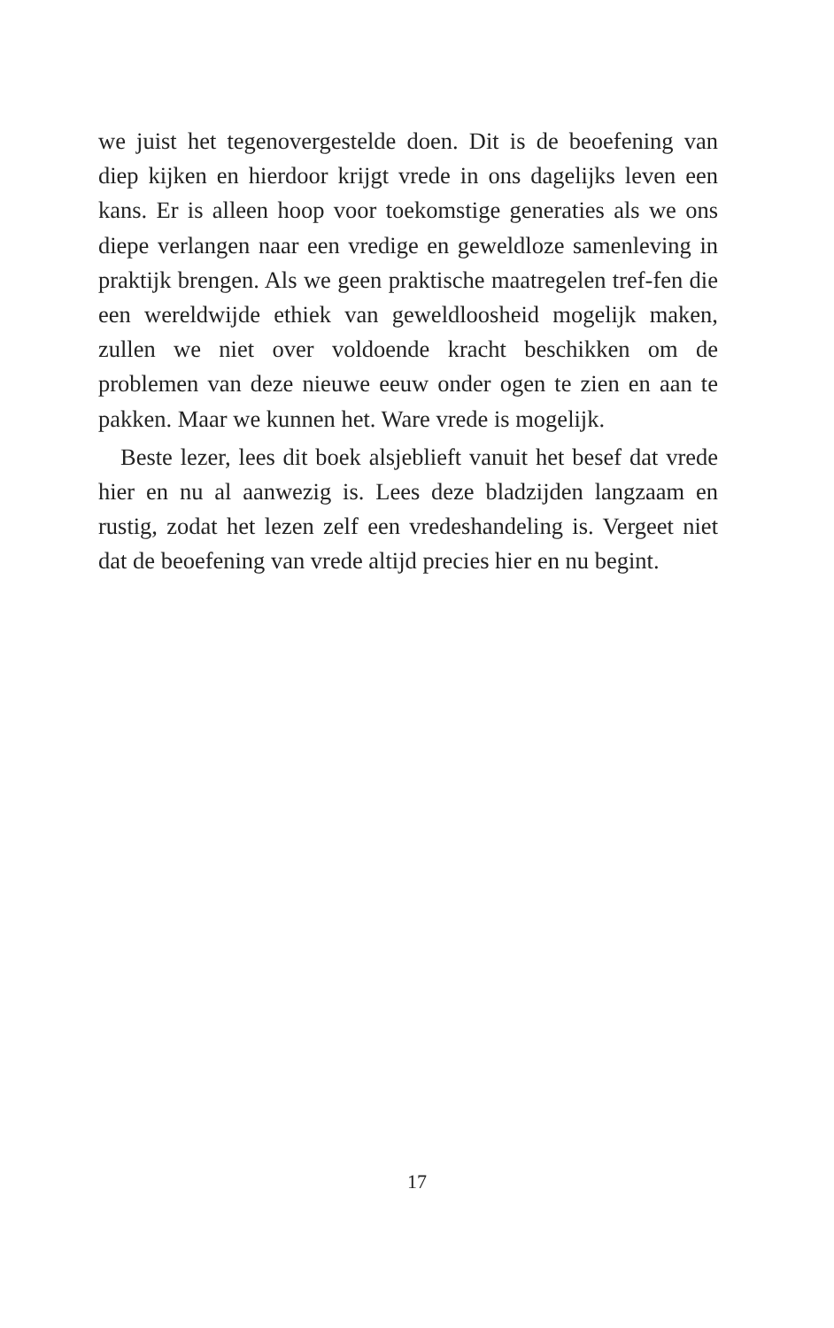we juist het tegenovergestelde doen. Dit is de beoefening van diep kijken en hierdoor krijgt vrede in ons dagelijks leven een kans. Er is alleen hoop voor toekomstige generaties als we ons diepe verlangen naar een vredige en geweldloze samenleving in praktijk brengen. Als we geen praktische maatregelen tref-fen die een wereldwijde ethiek van geweldloosheid mogelijk maken, zullen we niet over voldoende kracht beschikken om de problemen van deze nieuwe eeuw onder ogen te zien en aan te pakken. Maar we kunnen het. Ware vrede is mogelijk.
Beste lezer, lees dit boek alsjeblieft vanuit het besef dat vrede hier en nu al aanwezig is. Lees deze bladzijden langzaam en rustig, zodat het lezen zelf een vredeshandeling is. Vergeet niet dat de beoefening van vrede altijd precies hier en nu begint.
17